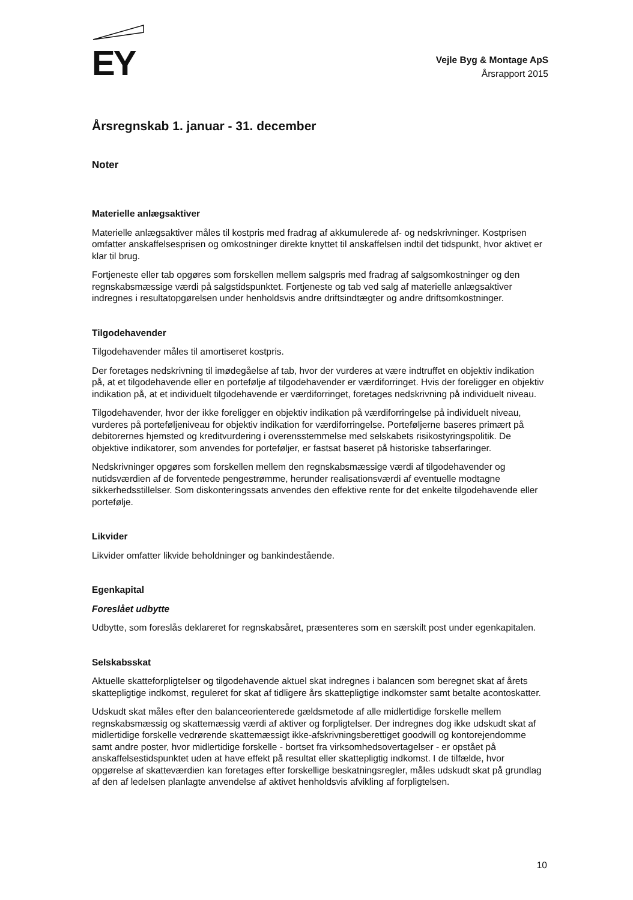EY
Vejle Byg & Montage ApS
Årsrapport 2015
Årsregnskab 1. januar - 31. december
Noter
Materielle anlægsaktiver
Materielle anlægsaktiver måles til kostpris med fradrag af akkumulerede af- og nedskrivninger. Kostprisen omfatter anskaffelsesprisen og omkostninger direkte knyttet til anskaffelsen indtil det tidspunkt, hvor aktivet er klar til brug.
Fortjeneste eller tab opgøres som forskellen mellem salgspris med fradrag af salgsomkostninger og den regnskabsmæssige værdi på salgstidspunktet. Fortjeneste og tab ved salg af materielle anlægsaktiver indregnes i resultatopgørelsen under henholdsvis andre driftsindtægter og andre driftsomkostninger.
Tilgodehavender
Tilgodehavender måles til amortiseret kostpris.
Der foretages nedskrivning til imødegåelse af tab, hvor der vurderes at være indtruffet en objektiv indikation på, at et tilgodehavende eller en portefølje af tilgodehavender er værdiforringet. Hvis der foreligger en objektiv indikation på, at et individuelt tilgodehavende er værdiforringet, foretages nedskrivning på individuelt niveau.
Tilgodehavender, hvor der ikke foreligger en objektiv indikation på værdiforringelse på individuelt niveau, vurderes på porteføljeniveau for objektiv indikation for værdiforringelse. Porteføljerne baseres primært på debitorernes hjemsted og kreditvurdering i overensstemmelse med selskabets risikostyringspolitik. De objektive indikatorer, som anvendes for porteføljer, er fastsat baseret på historiske tabserfaringer.
Nedskrivninger opgøres som forskellen mellem den regnskabsmæssige værdi af tilgodehavender og nutidsværdien af de forventede pengestrømme, herunder realisationsværdi af eventuelle modtagne sikkerhedsstillelser. Som diskonteringssats anvendes den effektive rente for det enkelte tilgodehavende eller portefølje.
Likvider
Likvider omfatter likvide beholdninger og bankindestående.
Egenkapital
Foreslået udbytte
Udbytte, som foreslås deklareret for regnskabsåret, præsenteres som en særskilt post under egenkapitalen.
Selskabsskat
Aktuelle skatteforpligtelser og tilgodehavende aktuel skat indregnes i balancen som beregnet skat af årets skattepligtige indkomst, reguleret for skat af tidligere års skattepligtige indkomster samt betalte acontoskatter.
Udskudt skat måles efter den balanceorienterede gældsmetode af alle midlertidige forskelle mellem regnskabsmæssig og skattemæssig værdi af aktiver og forpligtelser. Der indregnes dog ikke udskudt skat af midlertidige forskelle vedrørende skattemæssigt ikke-afskrivningsberettiget goodwill og kontorejendomme samt andre poster, hvor midlertidige forskelle - bortset fra virksomhedsovertagelser - er opstået på anskaffelsestidspunktet uden at have effekt på resultat eller skattepligtig indkomst. I de tilfælde, hvor opgørelse af skatteværdien kan foretages efter forskellige beskatningsregler, måles udskudt skat på grundlag af den af ledelsen planlagte anvendelse af aktivet henholdsvis afvikling af forpligtelsen.
10